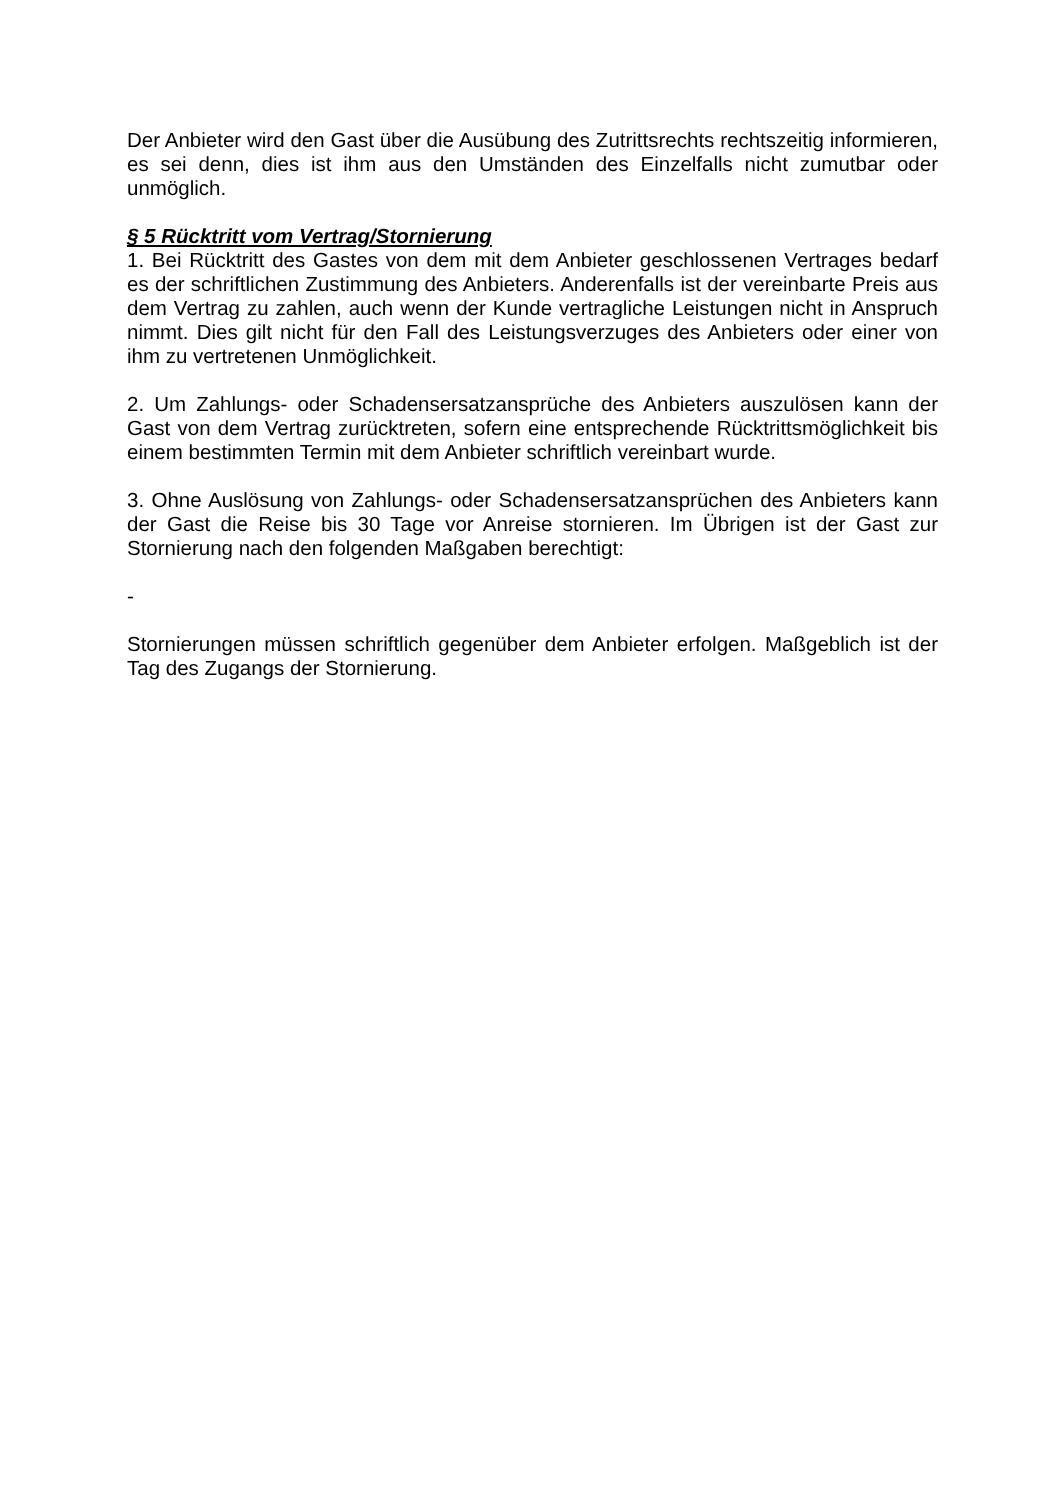Der Anbieter wird den Gast über die Ausübung des Zutrittsrechts rechtszeitig informieren, es sei denn, dies ist ihm aus den Umständen des Einzelfalls nicht zumutbar oder unmöglich.
§ 5 Rücktritt vom Vertrag/Stornierung
1. Bei Rücktritt des Gastes von dem mit dem Anbieter geschlossenen Vertrages bedarf es der schriftlichen Zustimmung des Anbieters. Anderenfalls ist der vereinbarte Preis aus dem Vertrag zu zahlen, auch wenn der Kunde vertragliche Leistungen nicht in Anspruch nimmt. Dies gilt nicht für den Fall des Leistungsverzuges des Anbieters oder einer von ihm zu vertretenen Unmöglichkeit.
2. Um Zahlungs- oder Schadensersatzansprüche des Anbieters auszulösen kann der Gast von dem Vertrag zurücktreten, sofern eine entsprechende Rücktrittsmöglichkeit bis einem bestimmten Termin mit dem Anbieter schriftlich vereinbart wurde.
3. Ohne Auslösung von Zahlungs- oder Schadensersatzansprüchen des Anbieters kann der Gast die Reise bis 30 Tage vor Anreise stornieren. Im Übrigen ist der Gast zur Stornierung nach den folgenden Maßgaben berechtigt:
-
Stornierungen müssen schriftlich gegenüber dem Anbieter erfolgen. Maßgeblich ist der Tag des Zugangs der Stornierung.